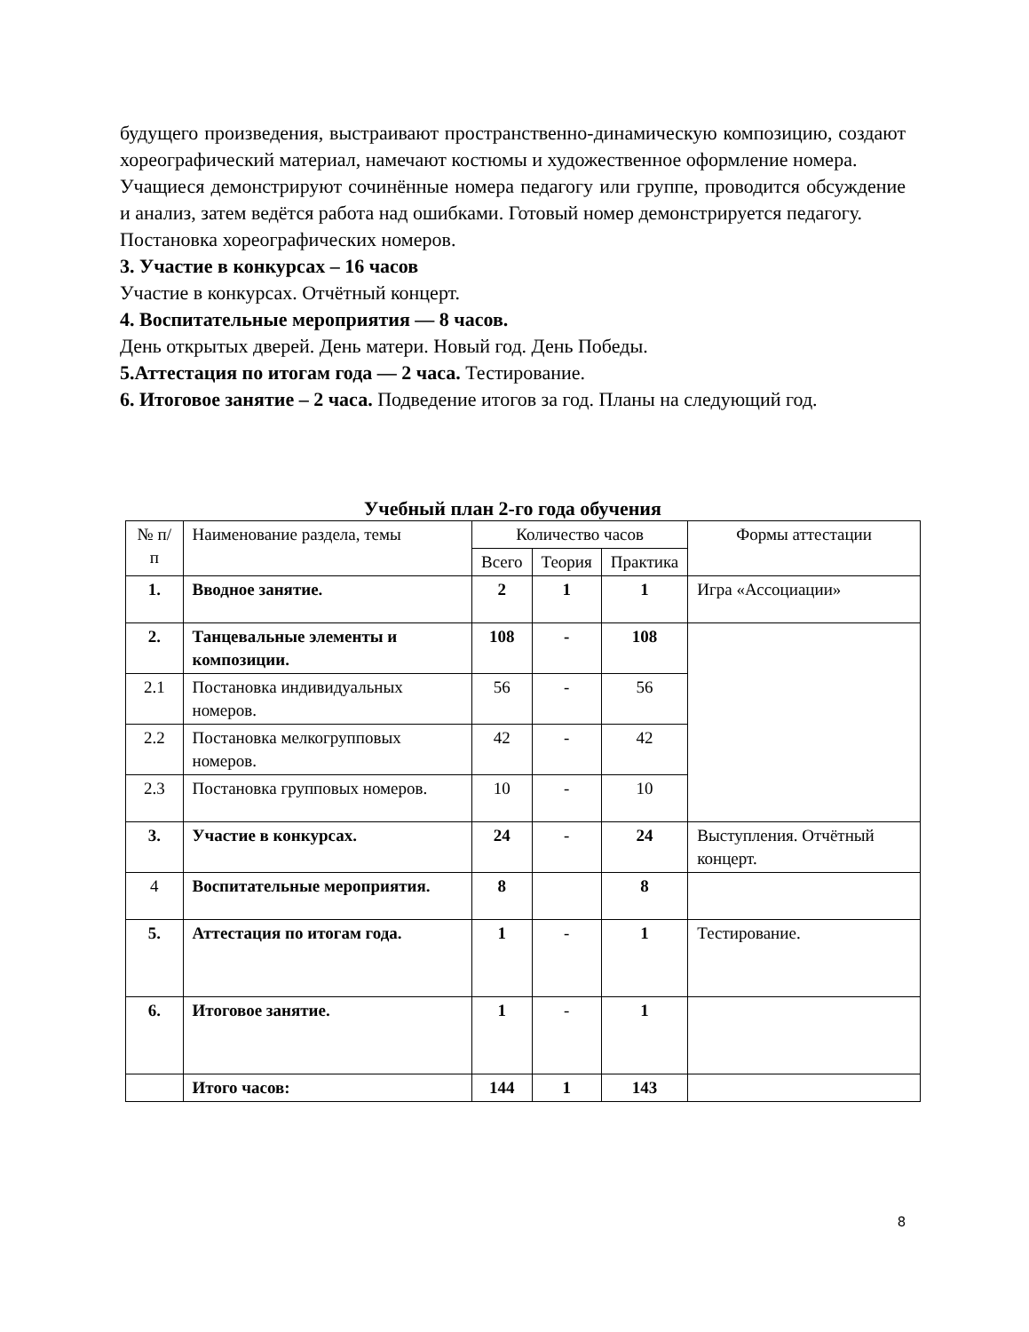будущего произведения, выстраивают пространственно-динамическую композицию, создают хореографический материал, намечают костюмы и художественное оформление номера.
Учащиеся демонстрируют сочинённые номера педагогу или группе, проводится обсуждение и анализ, затем ведётся работа над ошибками. Готовый номер демонстрируется педагогу.
Постановка хореографических номеров.
3. Участие в конкурсах – 16 часов
Участие в конкурсах. Отчётный концерт.
4. Воспитательные мероприятия — 8 часов.
День открытых дверей. День матери. Новый год. День Победы.
5.Аттестация по итогам года — 2 часа. Тестирование.
6. Итоговое занятие – 2 часа. Подведение итогов за год. Планы на следующий год.
Учебный план 2-го года обучения
| № п/п | Наименование раздела, темы | Количество часов | | | Формы аттестации |
| --- | --- | --- | --- | --- | --- |
| | | Всего | Теория | Практика | |
| 1. | Вводное занятие. | 2 | 1 | 1 | Игра «Ассоциации» |
| 2. | Танцевальные элементы и композиции. | 108 | - | 108 | |
| 2.1 | Постановка индивидуальных номеров. | 56 | - | 56 | |
| 2.2 | Постановка мелкогрупповых номеров. | 42 | - | 42 | |
| 2.3 | Постановка групповых номеров. | 10 | - | 10 | |
| 3. | Участие в конкурсах. | 24 | - | 24 | Выступления. Отчётный концерт. |
| 4 | Воспитательные мероприятия. | 8 | | 8 | |
| 5. | Аттестация по итогам года. | 1 | - | 1 | Тестирование. |
| 6. | Итоговое занятие. | 1 | - | 1 | |
| | Итого часов: | 144 | 1 | 143 | |
8